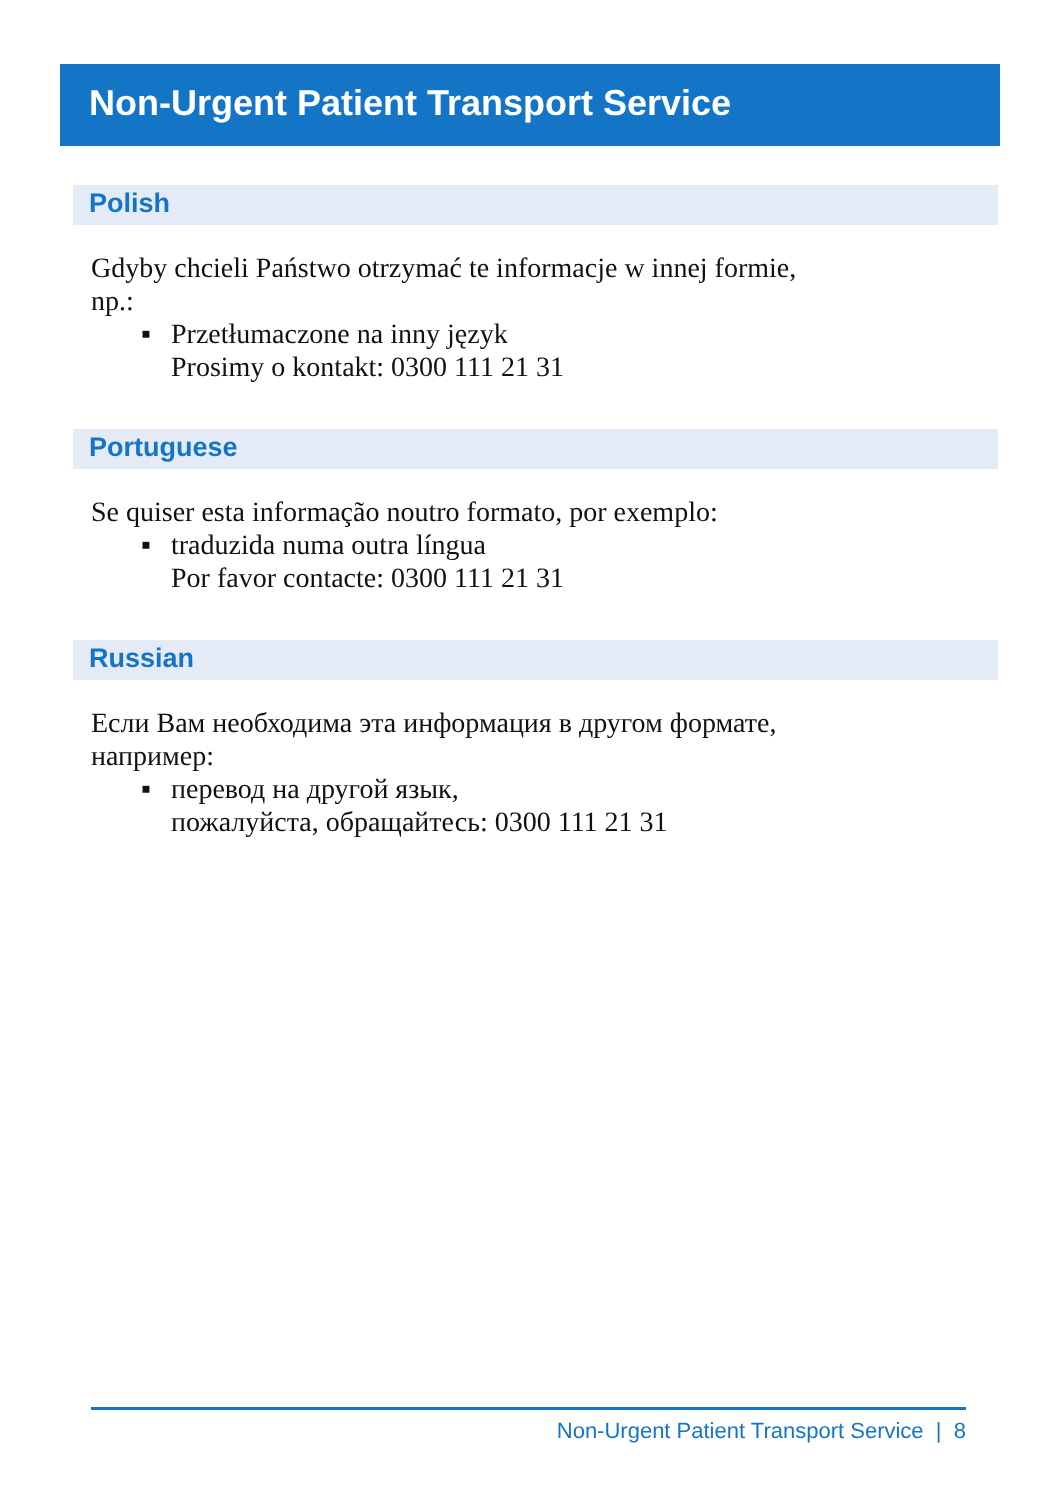Non-Urgent Patient Transport Service
Polish
Gdyby chcieli Państwo otrzymać te informacje w innej formie,
np.:
▪ Przetłumaczone na inny język
Prosimy o kontakt: 0300 111 21 31
Portuguese
Se quiser esta informação noutro formato, por exemplo:
▪ traduzida numa outra língua
Por favor contacte: 0300 111 21 31
Russian
Если Вам необходима эта информация в другом формате,
например:
▪ перевод на другой язык,
пожалуйста, обращайтесь: 0300 111 21 31
Non-Urgent Patient Transport Service | 8